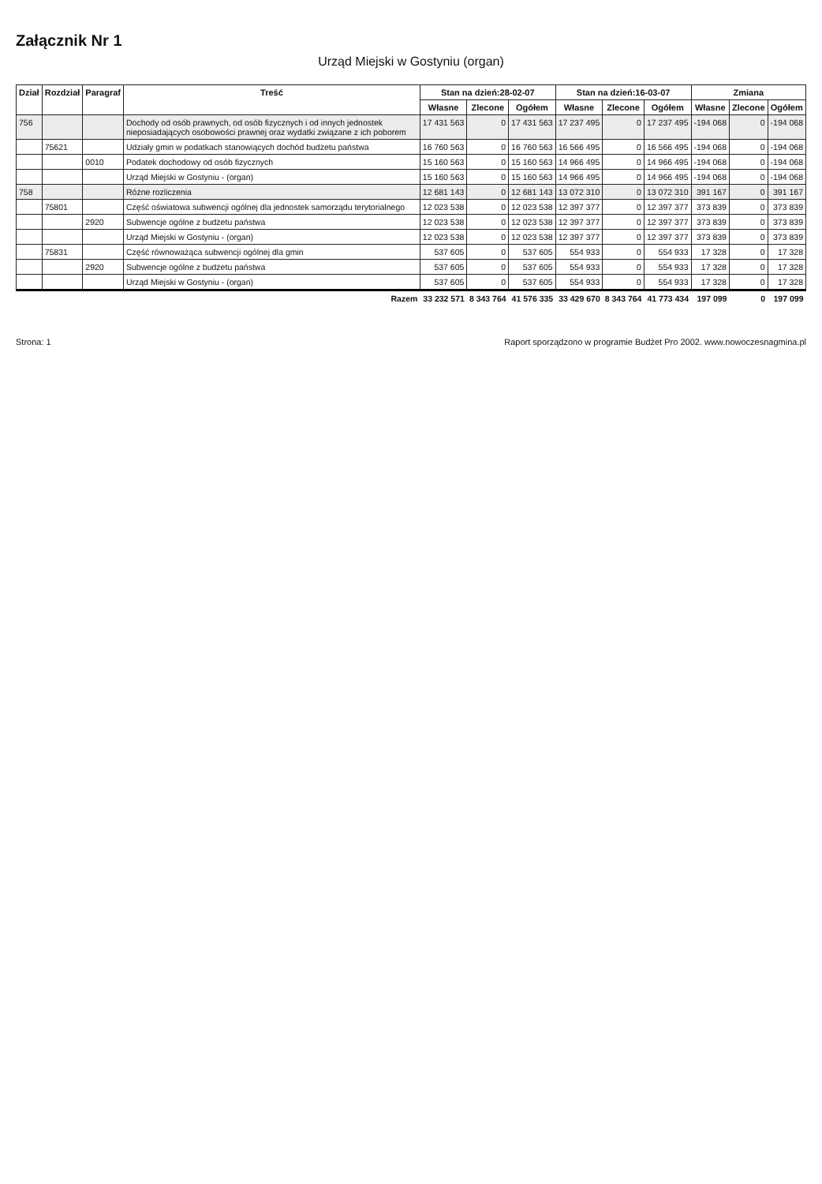Załącznik Nr 1
Urząd Miejski w Gostyniu (organ)
| Dział | Rozdział | Paragraf | Treść | Stan na dzień:28-02-07 | | | Stan na dzień:16-03-07 | | | Zmiana | | |
| --- | --- | --- | --- | --- | --- | --- | --- | --- | --- | --- | --- | --- |
| | | | | Własne | Zlecone | Ogółem | Własne | Zlecone | Ogółem | Własne | Zlecone | Ogółem |
| 756 | | | Dochody od osób prawnych, od osób fizycznych i od innych jednostek nieposiadających osobowości prawnej oraz wydatki związane z ich poborem | 17 431 563 | 0 | 17 431 563 | 17 237 495 | 0 | 17 237 495 | -194 068 | 0 | -194 068 |
| | 75621 | | Udziały gmin w podatkach stanowiących dochód budżetu państwa | 16 760 563 | 0 | 16 760 563 | 16 566 495 | 0 | 16 566 495 | -194 068 | 0 | -194 068 |
| | | 0010 | Podatek dochodowy od osób fizycznych | 15 160 563 | 0 | 15 160 563 | 14 966 495 | 0 | 14 966 495 | -194 068 | 0 | -194 068 |
| | | | Urząd Miejski w Gostyniu - (organ) | 15 160 563 | 0 | 15 160 563 | 14 966 495 | 0 | 14 966 495 | -194 068 | 0 | -194 068 |
| 758 | | | Różne rozliczenia | 12 681 143 | 0 | 12 681 143 | 13 072 310 | 0 | 13 072 310 | 391 167 | 0 | 391 167 |
| | 75801 | | Część oświatowa subwencji ogólnej dla jednostek samorządu terytorialnego | 12 023 538 | 0 | 12 023 538 | 12 397 377 | 0 | 12 397 377 | 373 839 | 0 | 373 839 |
| | | 2920 | Subwencje ogólne z budżetu państwa | 12 023 538 | 0 | 12 023 538 | 12 397 377 | 0 | 12 397 377 | 373 839 | 0 | 373 839 |
| | | | Urząd Miejski w Gostyniu - (organ) | 12 023 538 | 0 | 12 023 538 | 12 397 377 | 0 | 12 397 377 | 373 839 | 0 | 373 839 |
| | 75831 | | Część równoważąca subwencji ogólnej dla gmin | 537 605 | 0 | 537 605 | 554 933 | 0 | 554 933 | 17 328 | 0 | 17 328 |
| | | 2920 | Subwencje ogólne z budżetu państwa | 537 605 | 0 | 537 605 | 554 933 | 0 | 554 933 | 17 328 | 0 | 17 328 |
| | | | Urząd Miejski w Gostyniu - (organ) | 537 605 | 0 | 537 605 | 554 933 | 0 | 554 933 | 17 328 | 0 | 17 328 |
| | | | Razem | 33 232 571 | 8 343 764 | 41 576 335 | 33 429 670 | 8 343 764 | 41 773 434 | 197 099 | 0 | 197 099 |
Strona: 1 Raport sporządzono w programie Budżet Pro 2002. www.nowoczesnagmina.pl